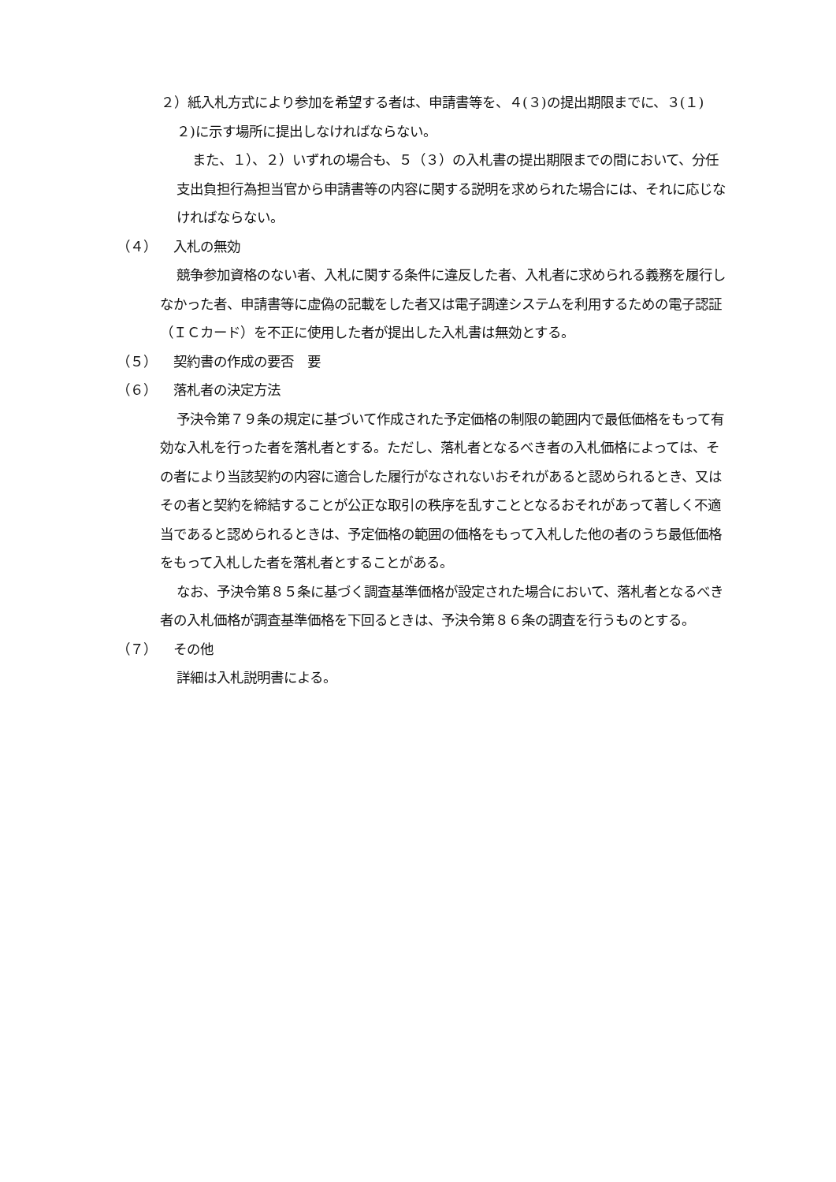２）紙入札方式により参加を希望する者は、申請書等を、４(３)の提出期限までに、３(１) ２)に示す場所に提出しなければならない。
また、１）、２）いずれの場合も、５（３）の入札書の提出期限までの間において、分任支出負担行為担当官から申請書等の内容に関する説明を求められた場合には、それに応じなければならない。
（４） 入札の無効
競争参加資格のない者、入札に関する条件に違反した者、入札者に求められる義務を履行しなかった者、申請書等に虚偽の記載をした者又は電子調達システムを利用するための電子認証（ＩＣカード）を不正に使用した者が提出した入札書は無効とする。
（５） 契約書の作成の要否　要
（６） 落札者の決定方法
予決令第７９条の規定に基づいて作成された予定価格の制限の範囲内で最低価格をもって有効な入札を行った者を落札者とする。ただし、落札者となるべき者の入札価格によっては、その者により当該契約の内容に適合した履行がなされないおそれがあると認められるとき、又はその者と契約を締結することが公正な取引の秩序を乱すこととなるおそれがあって著しく不適当であると認められるときは、予定価格の範囲の価格をもって入札した他の者のうち最低価格をもって入札した者を落札者とすることがある。
なお、予決令第８５条に基づく調査基準価格が設定された場合において、落札者となるべき者の入札価格が調査基準価格を下回るときは、予決令第８６条の調査を行うものとする。
（７） その他
詳細は入札説明書による。